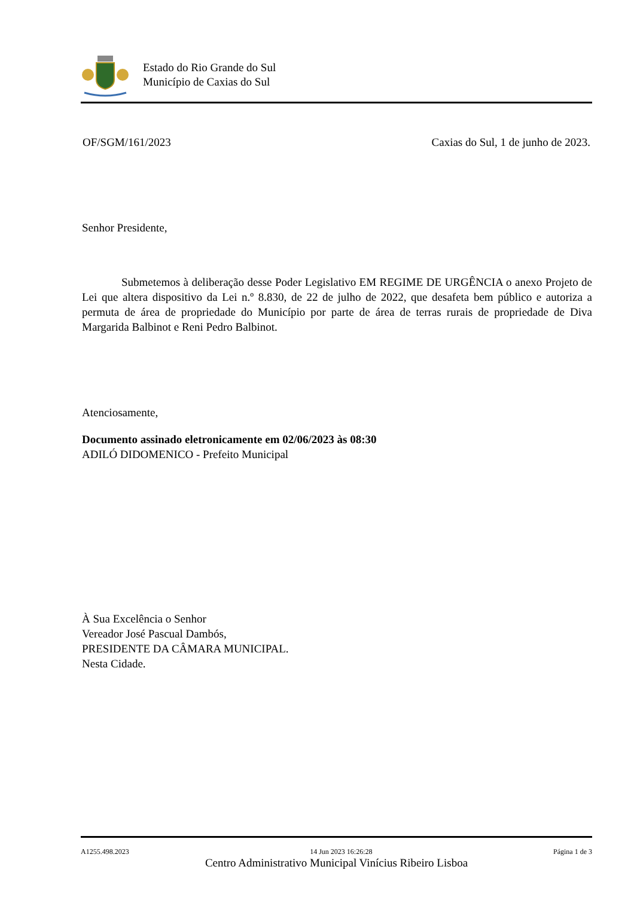Estado do Rio Grande do Sul
Município de Caxias do Sul
OF/SGM/161/2023 Caxias do Sul, 1 de junho de 2023.
Senhor Presidente,
Submetemos à deliberação desse Poder Legislativo EM REGIME DE URGÊNCIA o anexo Projeto de Lei que altera dispositivo da Lei n.º 8.830, de 22 de julho de 2022, que desafeta bem público e autoriza a permuta de área de propriedade do Município por parte de área de terras rurais de propriedade de Diva Margarida Balbinot e Reni Pedro Balbinot.
Atenciosamente,
Documento assinado eletronicamente em 02/06/2023 às 08:30
ADILÓ DIDOMENICO - Prefeito Municipal
À Sua Excelência o Senhor
Vereador José Pascual Dambós,
PRESIDENTE DA CÂMARA MUNICIPAL.
Nesta Cidade.
A1255.498.2023 14 Jun 2023 16:26:28 Página 1 de 3
Centro Administrativo Municipal Vinícius Ribeiro Lisboa